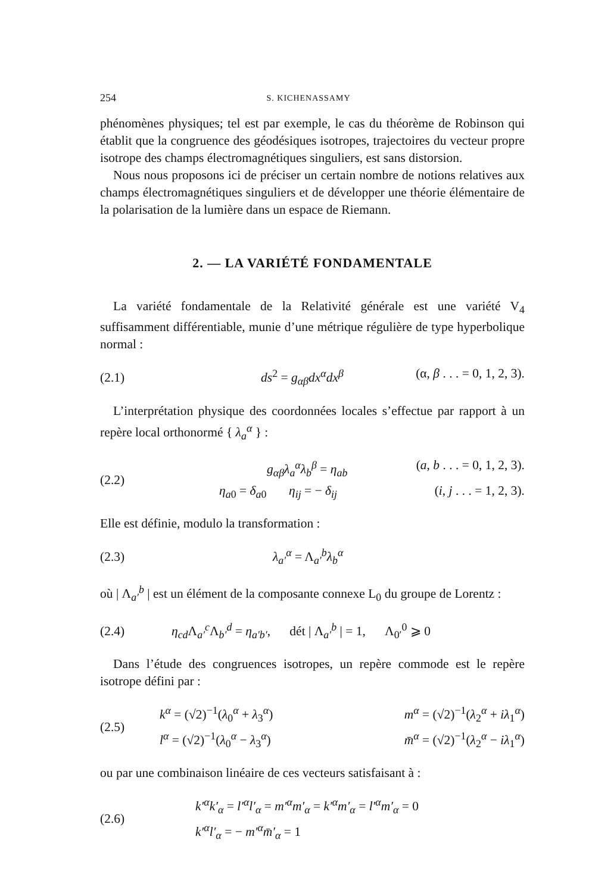254 S. KICHENASSAMY
phénomènes physiques; tel est par exemple, le cas du théorème de Robinson qui établit que la congruence des géodésiques isotropes, trajectoires du vecteur propre isotrope des champs électromagnétiques singuliers, est sans distorsion.
Nous nous proposons ici de préciser un certain nombre de notions relatives aux champs électromagnétiques singuliers et de développer une théorie élémentaire de la polarisation de la lumière dans un espace de Riemann.
2. — LA VARIÉTÉ FONDAMENTALE
La variété fondamentale de la Relativité générale est une variété V<sub>4</sub> suffisamment différentiable, munie d’une métrique régulière de type hyperbolique normal :
(2.1) ds<sup>2</sup> = g<sub>αβ</sub>dx<sup>α</sup>dx<sup>β</sup> (α, β . . . = 0, 1, 2, 3).
L’interprétation physique des coordonnées locales s’effectue par rapport à un repère local orthonormé { λ<sub>a</sub><sup>α</sup> } :
(2.2)
g<sub>αβ</sub>λ<sub>a</sub><sup>α</sup>λ<sub>b</sub><sup>β</sup> = η<sub>ab</sub> (a, b . . . = 0, 1, 2, 3).
η<sub>a0</sub> = δ<sub>a0</sub> η<sub>ij</sub> = − δ<sub>ij</sub> (i, j . . . = 1, 2, 3).
Elle est définie, modulo la transformation :
(2.3) λ<sub>a′</sub><sup>α</sup> = Λ<sub>a′</sub><sup>b</sup>λ<sub>b</sub><sup>α</sup>
où | Λ<sub>a′</sub><sup>b</sup> | est un élément de la composante connexe L<sub>0</sub> du groupe de Lorentz :
(2.4) η<sub>cd</sub>Λ<sub>a′</sub><sup>c</sup>Λ<sub>b′</sub><sup>d</sup> = η<sub>a′b′</sub>, dét | Λ<sub>a′</sub><sup>b</sup> | = 1, Λ<sub>0′</sub><sup>0</sup> ⩾ 0
Dans l’étude des congruences isotropes, un repère commode est le repère isotrope défini par :
(2.5)
k<sup>α</sup> = (√2)<sup>−1</sup>(λ<sub>0</sub><sup>α</sup> + λ<sub>3</sub><sup>α</sup>) m<sup>α</sup> = (√2)<sup>−1</sup>(λ<sub>2</sub><sup>α</sup> + iλ<sub>1</sub><sup>α</sup>)
l<sup>α</sup> = (√2)<sup>−1</sup>(λ<sub>0</sub><sup>α</sup> − λ<sub>3</sub><sup>α</sup>) m̄<sup>α</sup> = (√2)<sup>−1</sup>(λ<sub>2</sub><sup>α</sup> − iλ<sub>1</sub><sup>α</sup>)
ou par une combinaison linéaire de ces vecteurs satisfaisant à :
(2.6)
k′<sup>α</sup>k′<sub>α</sub> = l′<sup>α</sup>l′<sub>α</sub> = m′<sup>α</sup>m′<sub>α</sub> = k′<sup>α</sup>m′<sub>α</sub> = l′<sup>α</sup>m′<sub>α</sub> = 0
k′<sup>α</sup>l′<sub>α</sub> = − m′<sup>α</sup>m̄′<sub>α</sub> = 1